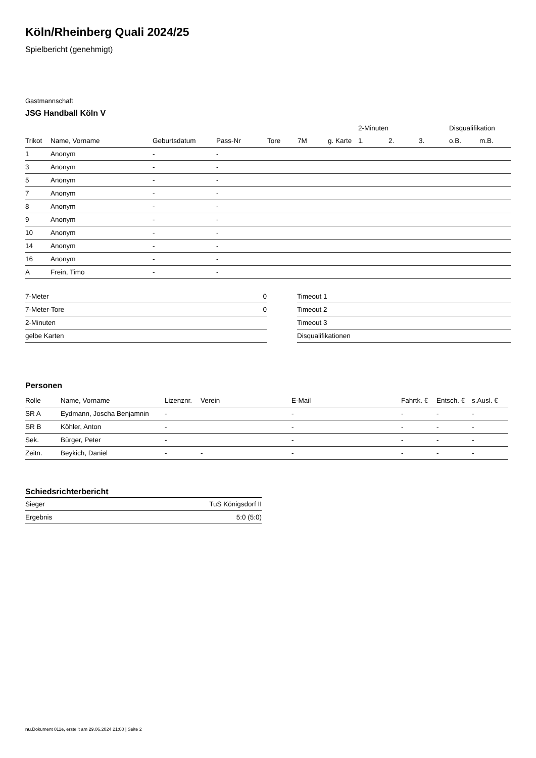Köln/Rheinberg Quali 2024/25
Spielbericht (genehmigt)
Gastmannschaft
JSG Handball Köln V
| | | | | | | | 2-Minuten | | | Disqualifikation | |
| --- | --- | --- | --- | --- | --- | --- | --- | --- | --- | --- | --- |
| Trikot | Name, Vorname | Geburtsdatum | Pass-Nr | Tore | 7M | g. Karte | 1. | 2. | 3. | o.B. | m.B. |
| 1 | Anonym | - | - | | | | | | | | |
| 3 | Anonym | - | - | | | | | | | | |
| 5 | Anonym | - | - | | | | | | | | |
| 7 | Anonym | - | - | | | | | | | | |
| 8 | Anonym | - | - | | | | | | | | |
| 9 | Anonym | - | - | | | | | | | | |
| 10 | Anonym | - | - | | | | | | | | |
| 14 | Anonym | - | - | | | | | | | | |
| 16 | Anonym | - | - | | | | | | | | |
| A | Frein, Timo | - | - | | | | | | | | |
| 7-Meter | 0 |
| 7-Meter-Tore | 0 |
| 2-Minuten | |
| gelbe Karten | |
| Timeout 1 |
| Timeout 2 |
| Timeout 3 |
| Disqualifikationen |
Personen
| Rolle | Name, Vorname | Lizenznr. | Verein | E-Mail | Fahrtk. € | Entsch. € | s.Ausl. € |
| --- | --- | --- | --- | --- | --- | --- | --- |
| SR A | Eydmann, Joscha Benjamnin | - | | - | - | - | - |
| SR B | Köhler, Anton | - | | - | - | - | - |
| Sek. | Bürger, Peter | - | | - | - | - | - |
| Zeitn. | Beykich, Daniel | - | - | - | - | - | - |
Schiedsrichterbericht
| Sieger | TuS Königsdorf II |
| Ergebnis | 5:0 (5:0) |
nu.Dokument 011e, erstellt am 29.06.2024 21:00 | Seite 2